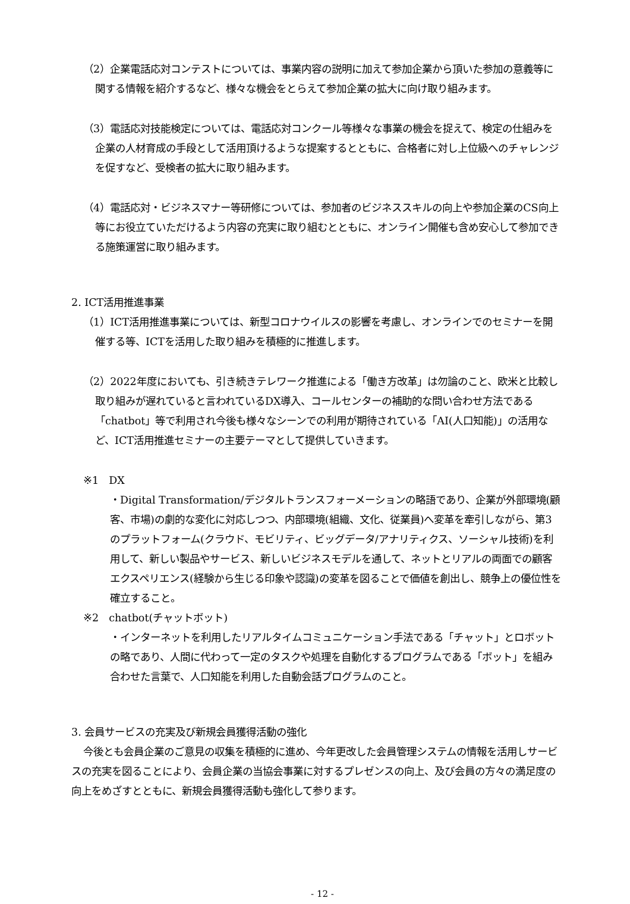（2）企業電話応対コンテストについては、事業内容の説明に加えて参加企業から頂いた参加の意義等に関する情報を紹介するなど、様々な機会をとらえて参加企業の拡大に向け取り組みます。
（3）電話応対技能検定については、電話応対コンクール等様々な事業の機会を捉えて、検定の仕組みを企業の人材育成の手段として活用頂けるような提案するとともに、合格者に対し上位級へのチャレンジを促すなど、受検者の拡大に取り組みます。
（4）電話応対・ビジネスマナー等研修については、参加者のビジネススキルの向上や参加企業のCS向上等にお役立ていただけるよう内容の充実に取り組むとともに、オンライン開催も含め安心して参加できる施策運営に取り組みます。
2. ICT活用推進事業
（1）ICT活用推進事業については、新型コロナウイルスの影響を考慮し、オンラインでのセミナーを開催する等、ICTを活用した取り組みを積極的に推進します。
（2）2022年度においても、引き続きテレワーク推進による「働き方改革」は勿論のこと、欧米と比較し取り組みが遅れていると言われているDX導入、コールセンターの補助的な問い合わせ方法である「chatbot」等で利用され今後も様々なシーンでの利用が期待されている「AI(人口知能)」の活用など、ICT活用推進セミナーの主要テーマとして提供していきます。
※1　DX
・Digital Transformation/デジタルトランスフォーメーションの略語であり、企業が外部環境(顧客、市場)の劇的な変化に対応しつつ、内部環境(組織、文化、従業員)へ変革を牽引しながら、第3のプラットフォーム(クラウド、モビリティ、ビッグデータ/アナリティクス、ソーシャル技術)を利用して、新しい製品やサービス、新しいビジネスモデルを通して、ネットとリアルの両面での顧客エクスペリエンス(経験から生じる印象や認識)の変革を図ることで価値を創出し、競争上の優位性を確立すること。
※2　chatbot(チャットボット)
・インターネットを利用したリアルタイムコミュニケーション手法である「チャット」とロボットの略であり、人間に代わって一定のタスクや処理を自動化するプログラムである「ボット」を組み合わせた言葉で、人口知能を利用した自動会話プログラムのこと。
3. 会員サービスの充実及び新規会員獲得活動の強化
今後とも会員企業のご意見の収集を積極的に進め、今年更改した会員管理システムの情報を活用しサービスの充実を図ることにより、会員企業の当協会事業に対するプレゼンスの向上、及び会員の方々の満足度の向上をめざすとともに、新規会員獲得活動も強化して参ります。
- 12 -